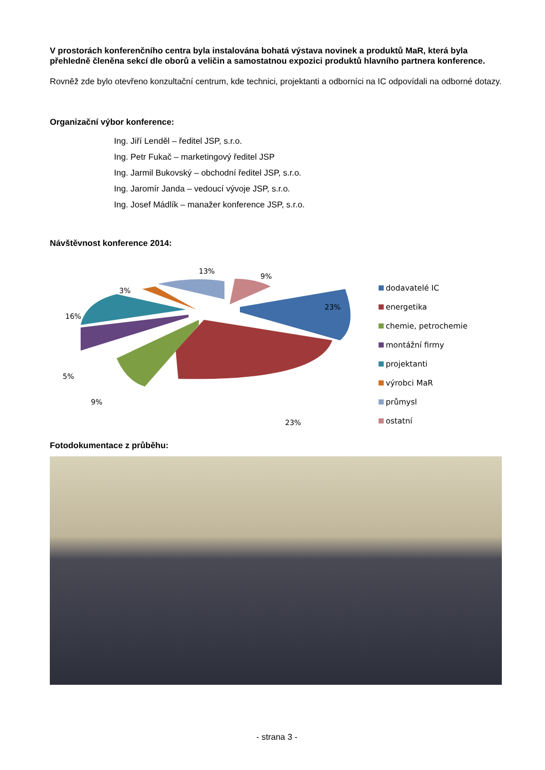V prostorách konferenčního centra byla instalována bohatá výstava novinek a produktů MaR, která byla přehledně členěna sekcí dle oborů a veličin a samostatnou expozici produktů hlavního partnera konference.
Rovněž zde bylo otevřeno konzultační centrum, kde technici, projektanti a odborníci na IC odpovídali na odborné dotazy.
Organizační výbor konference:
Ing. Jiří Lenděl – ředitel JSP, s.r.o.
Ing. Petr Fukač – marketingový ředitel JSP
Ing. Jarmil Bukovský – obchodní ředitel JSP, s.r.o.
Ing. Jaromír Janda – vedoucí vývoje JSP, s.r.o.
Ing. Josef Mádlík – manažer konference JSP, s.r.o.
Návštěvnost konference 2014:
23%
23%
9%
5%
16%
3%
13%
9%
dodavatelé IC
energetika
chemie, petrochemie
montážní firmy
projektanti
výrobci MaR
průmysl
ostatní
Fotodokumentace z průběhu:
- strana 3 -